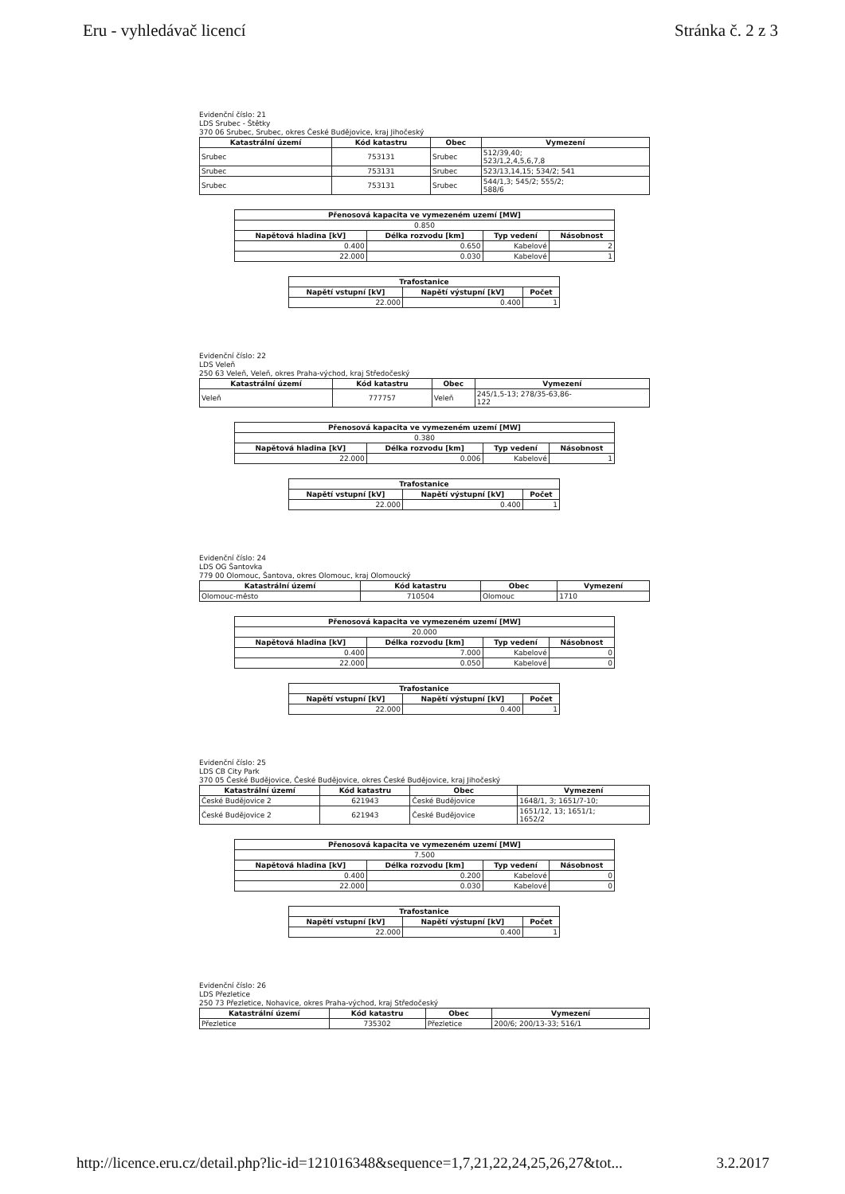Eru - vyhledávač licencí Stránka č. 2 z 3
Evidenční číslo: 21
LDS Srubec - Štětky
370 06 Srubec, Srubec, okres České Budějovice, kraj Jihočeský
| Katastrální území | Kód katastru | Obec | Vymezení |
| --- | --- | --- | --- |
| Srubec | 753131 | Srubec | 512/39,40; 523/1,2,4,5,6,7,8 |
| Srubec | 753131 | Srubec | 523/13,14,15; 534/2; 541 |
| Srubec | 753131 | Srubec | 544/1,3; 545/2; 555/2; 588/6 |
| Přenosová kapacita ve vymezeném uzemí [MW] | | | |
| --- | --- | --- | --- |
| 0.850 | | | |
| Napětová hladina [kV] | Délka rozvodu [km] | Typ vedení | Násobnost |
| 0.400 | 0.650 | Kabelové | 2 |
| 22.000 | 0.030 | Kabelové | 1 |
| Trafostanice | | |
| --- | --- | --- |
| Napětí vstupní [kV] | Napětí výstupní [kV] | Počet |
| 22.000 | 0.400 | 1 |
Evidenční číslo: 22
LDS Veleň
250 63 Veleň, Veleň, okres Praha-východ, kraj Středočeský
| Katastrální území | Kód katastru | Obec | Vymezení |
| --- | --- | --- | --- |
| Veleň | 777757 | Veleň | 245/1,5-13; 278/35-63,86- 122 |
| Přenosová kapacita ve vymezeném uzemí [MW] | | | |
| --- | --- | --- | --- |
| 0.380 | | | |
| Napětová hladina [kV] | Délka rozvodu [km] | Typ vedení | Násobnost |
| 22.000 | 0.006 | Kabelové | 1 |
| Trafostanice | | |
| --- | --- | --- |
| Napětí vstupní [kV] | Napětí výstupní [kV] | Počet |
| 22.000 | 0.400 | 1 |
Evidenční číslo: 24
LDS OG Šantovka
779 00 Olomouc, Šantova, okres Olomouc, kraj Olomoucký
| Katastrální území | Kód katastru | Obec | Vymezení |
| --- | --- | --- | --- |
| Olomouc-město | 710504 | Olomouc | 1710 |
| Přenosová kapacita ve vymezeném uzemí [MW] | | | |
| --- | --- | --- | --- |
| 20.000 | | | |
| Napětová hladina [kV] | Délka rozvodu [km] | Typ vedení | Násobnost |
| 0.400 | 7.000 | Kabelové | 0 |
| 22.000 | 0.050 | Kabelové | 0 |
| Trafostanice | | |
| --- | --- | --- |
| Napětí vstupní [kV] | Napětí výstupní [kV] | Počet |
| 22.000 | 0.400 | 1 |
Evidenční číslo: 25
LDS CB City Park
370 05 České Budějovice, České Budějovice, okres České Budějovice, kraj Jihočeský
| Katastrální území | Kód katastru | Obec | Vymezení |
| --- | --- | --- | --- |
| České Budějovice 2 | 621943 | České Budějovice | 1648/1, 3; 1651/7-10; |
| České Budějovice 2 | 621943 | České Budějovice | 1651/12, 13; 1651/1; 1652/2 |
| Přenosová kapacita ve vymezeném uzemí [MW] | | | |
| --- | --- | --- | --- |
| 7.500 | | | |
| Napětová hladina [kV] | Délka rozvodu [km] | Typ vedení | Násobnost |
| 0.400 | 0.200 | Kabelové | 0 |
| 22.000 | 0.030 | Kabelové | 0 |
| Trafostanice | | |
| --- | --- | --- |
| Napětí vstupní [kV] | Napětí výstupní [kV] | Počet |
| 22.000 | 0.400 | 1 |
Evidenční číslo: 26
LDS Přezletice
250 73 Přezletice, Nohavice, okres Praha-východ, kraj Středočeský
| Katastrální území | Kód katastru | Obec | Vymezení |
| --- | --- | --- | --- |
| Přezletice | 735302 | Přezletice | 200/6; 200/13-33; 516/1 |
http://licence.eru.cz/detail.php?lic-id=121016348&sequence=1,7,21,22,24,25,26,27&tot... 3.2.2017